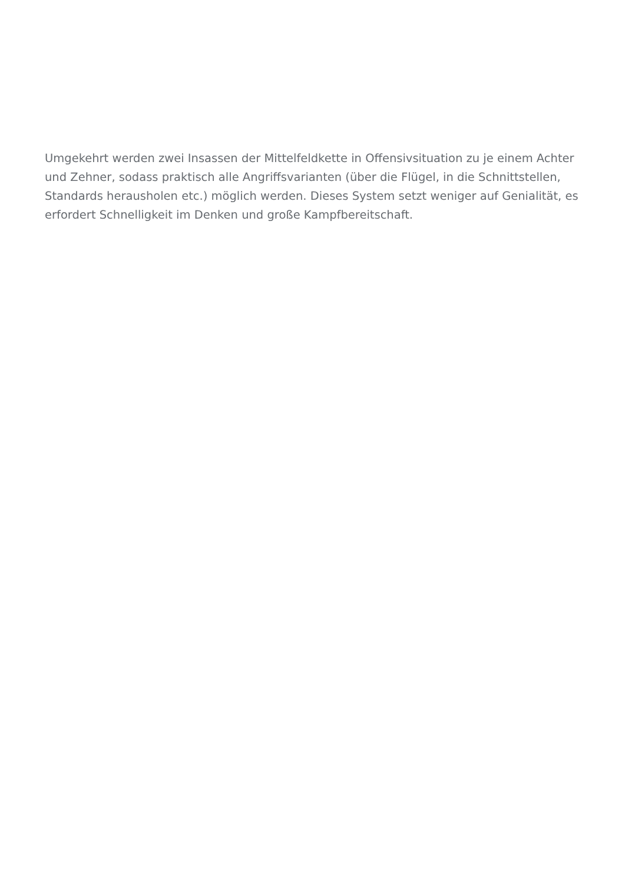Umgekehrt werden zwei Insassen der Mittelfeldkette in Offensivsituation zu je einem Achter und Zehner, sodass praktisch alle Angriffsvarianten (über die Flügel, in die Schnittstellen, Standards herausholen etc.) möglich werden. Dieses System setzt weniger auf Genialität, es erfordert Schnelligkeit im Denken und große Kampfbereitschaft.